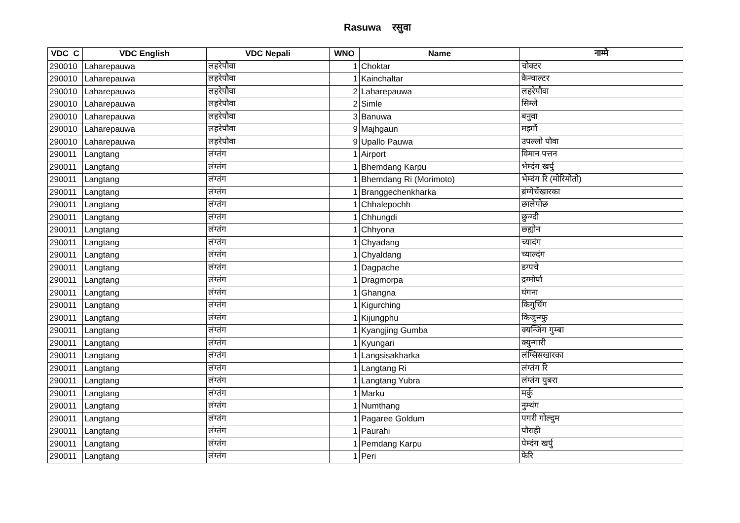Rasuwa रसुवा
| VDC_C | VDC English | VDC Nepali | WNO | Name | नाम्मे |
| --- | --- | --- | --- | --- | --- |
| 290010 | Laharepauwa | लहरेपौवा | 1 | Choktar | चोक्टर |
| 290010 | Laharepauwa | लहरेपौवा | 1 | Kainchaltar | कैन्चाल्टर |
| 290010 | Laharepauwa | लहरेपौवा | 2 | Laharepauwa | लहरेपौवा |
| 290010 | Laharepauwa | लहरेपौवा | 2 | Simle | सिम्ले |
| 290010 | Laharepauwa | लहरेपौवा | 3 | Banuwa | बनुवा |
| 290010 | Laharepauwa | लहरेपौवा | 9 | Majhgaun | मझ्गौं |
| 290010 | Laharepauwa | लहरेपौवा | 9 | Upallo Pauwa | उपल्लो पौवा |
| 290011 | Langtang | लंग्तंग | 1 | Airport | विमान पत्तन |
| 290011 | Langtang | लंग्तंग | 1 | Bhemdang Karpu | भेम्दंग खर्पु |
| 290011 | Langtang | लंग्तंग | 1 | Bhemdang Ri (Morimoto) | भेम्दंग रि (मोरिमोतो) |
| 290011 | Langtang | लंग्तंग | 1 | Branggechenkharka | ब्रंग्गेचेंखारका |
| 290011 | Langtang | लंग्तंग | 1 | Chhalepochh | छालेपोछ |
| 290011 | Langtang | लंग्तंग | 1 | Chhungdi | छुन्ग्दी |
| 290011 | Langtang | लंग्तंग | 1 | Chhyona | छ्ह्योन |
| 290011 | Langtang | लंग्तंग | 1 | Chyadang | च्यादंग |
| 290011 | Langtang | लंग्तंग | 1 | Chyaldang | च्याल्दंग |
| 290011 | Langtang | लंग्तंग | 1 | Dagpache | डग्पचे |
| 290011 | Langtang | लंग्तंग | 1 | Dragmorpa | द्रग्मोर्पा |
| 290011 | Langtang | लंग्तंग | 1 | Ghangna | घंगना |
| 290011 | Langtang | लंग्तंग | 1 | Kigurching | किगुर्चिंग |
| 290011 | Langtang | लंग्तंग | 1 | Kijungphu | किजुन्ग्फु |
| 290011 | Langtang | लंग्तंग | 1 | Kyangjing Gumba | क्यन्जिंग गुम्बा |
| 290011 | Langtang | लंग्तंग | 1 | Kyungari | क्युन्गारी |
| 290011 | Langtang | लंग्तंग | 1 | Langsisakharka | लंग्सिसखारका |
| 290011 | Langtang | लंग्तंग | 1 | Langtang Ri | लंग्तंग रि |
| 290011 | Langtang | लंग्तंग | 1 | Langtang Yubra | लंग्तंग युबरा |
| 290011 | Langtang | लंग्तंग | 1 | Marku | मर्कु |
| 290011 | Langtang | लंग्तंग | 1 | Numthang | नुम्थंग |
| 290011 | Langtang | लंग्तंग | 1 | Pagaree Goldum | पगरी गोल्दुम |
| 290011 | Langtang | लंग्तंग | 1 | Paurahi | पौराही |
| 290011 | Langtang | लंग्तंग | 1 | Pemdang Karpu | पेम्दंग खर्पु |
| 290011 | Langtang | लंग्तंग | 1 | Peri | फेरि |